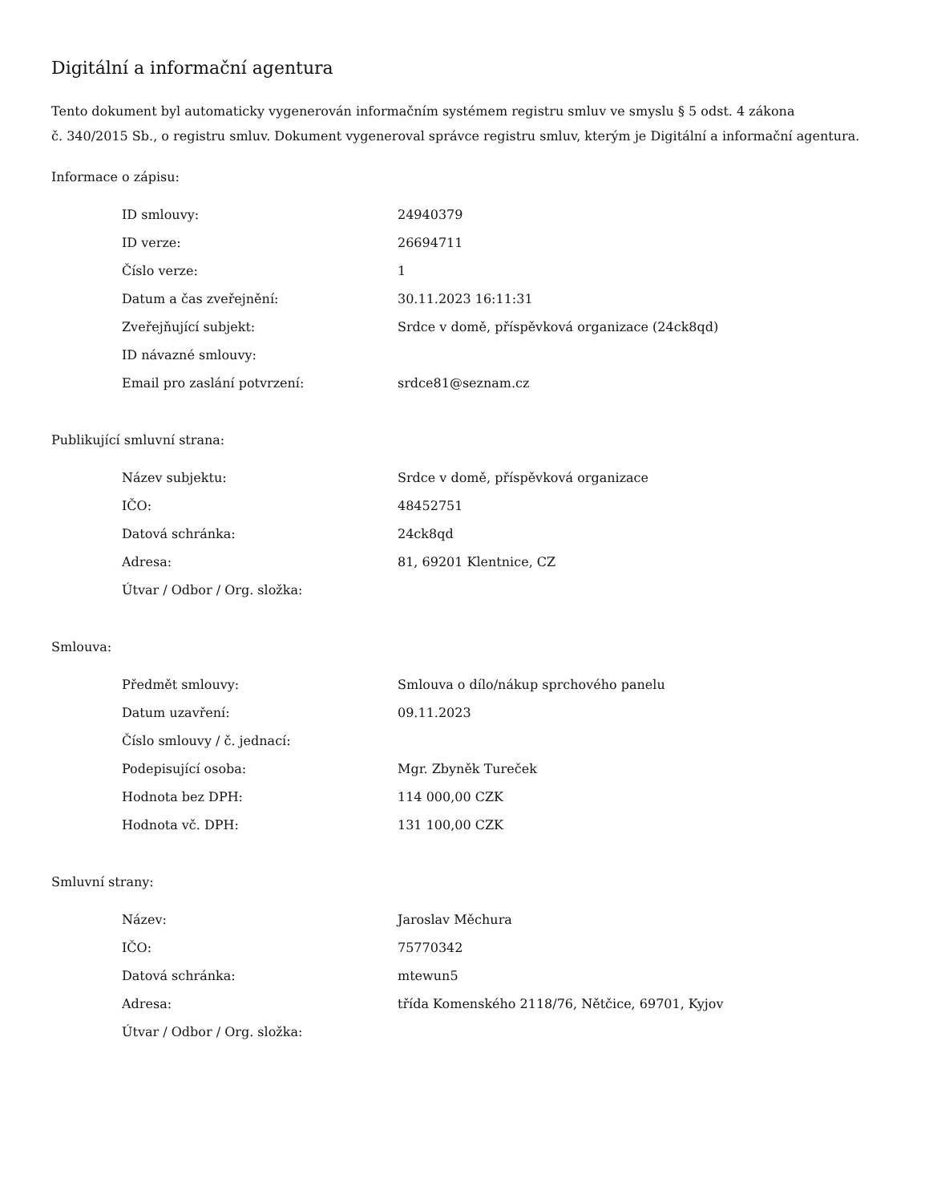Digitální a informační agentura
Tento dokument byl automaticky vygenerován informačním systémem registru smluv ve smyslu § 5 odst. 4 zákona
č. 340/2015 Sb., o registru smluv. Dokument vygeneroval správce registru smluv, kterým je Digitální a informační agentura.
Informace o zápisu:
| ID smlouvy: | 24940379 |
| ID verze: | 26694711 |
| Číslo verze: | 1 |
| Datum a čas zveřejnění: | 30.11.2023 16:11:31 |
| Zveřejňující subjekt: | Srdce v domě, příspěvková organizace (24ck8qd) |
| ID návazné smlouvy: | |
| Email pro zaslání potvrzení: | srdce81@seznam.cz |
Publikující smluvní strana:
| Název subjektu: | Srdce v domě, příspěvková organizace |
| IČO: | 48452751 |
| Datová schránka: | 24ck8qd |
| Adresa: | 81, 69201 Klentnice, CZ |
| Útvar / Odbor / Org. složka: | |
Smlouva:
| Předmět smlouvy: | Smlouva o dílo/nákup sprchového panelu |
| Datum uzavření: | 09.11.2023 |
| Číslo smlouvy / č. jednací: | |
| Podepisující osoba: | Mgr. Zbyněk Tureček |
| Hodnota bez DPH: | 114 000,00 CZK |
| Hodnota vč. DPH: | 131 100,00 CZK |
Smluvní strany:
| Název: | Jaroslav Měchura |
| IČO: | 75770342 |
| Datová schránka: | mtewun5 |
| Adresa: | třída Komenského 2118/76, Nětčice, 69701, Kyjov |
| Útvar / Odbor / Org. složka: | |